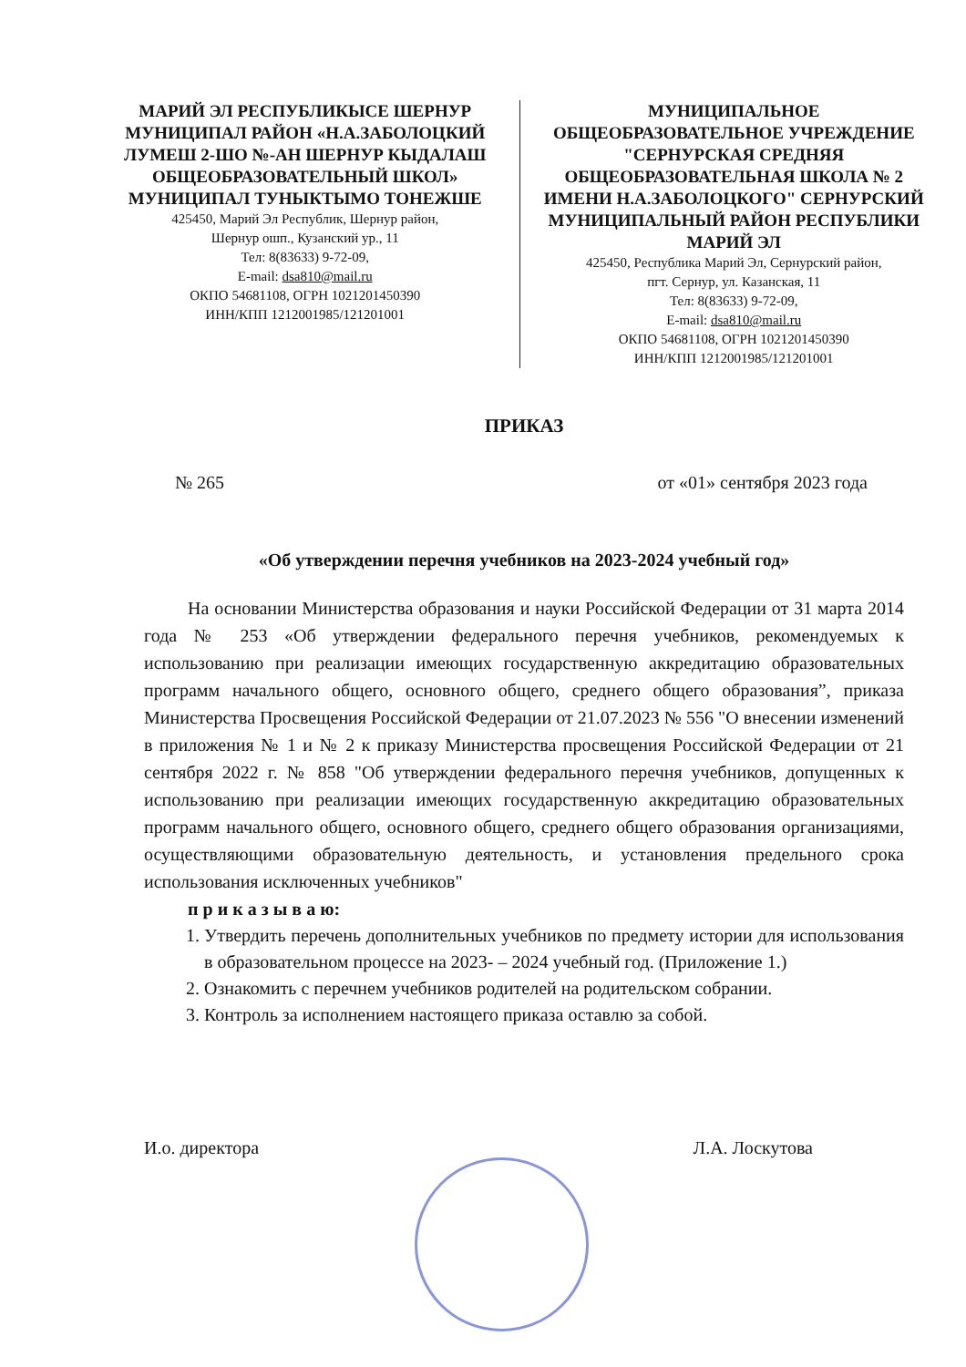МАРИЙ ЭЛ РЕСПУБЛИКЫСЕ ШЕРНУР МУНИЦИПАЛ РАЙОН «Н.А.ЗАБОЛОЦКИЙ ЛУМЕШ 2-ШО №-АН ШЕРНУР КЫДАЛАШ ОБЩЕОБРАЗОВАТЕЛЬНЫЙ ШКОЛ» МУНИЦИПАЛ ТУНЫКТЫМО ТОНЕЖШЕ
425450, Марий Эл Республик, Шернур район,
Шернур ошп., Кузанский ур., 11
Тел: 8(83633) 9-72-09,
E-mail: dsa810@mail.ru
ОКПО 54681108, ОГРН 1021201450390
ИНН/КПП 1212001985/121201001
МУНИЦИПАЛЬНОЕ ОБЩЕОБРАЗОВАТЕЛЬНОЕ УЧРЕЖДЕНИЕ "СЕРНУРСКАЯ СРЕДНЯЯ ОБЩЕОБРАЗОВАТЕЛЬНАЯ ШКОЛА № 2 ИМЕНИ Н.А.ЗАБОЛОЦКОГО" СЕРНУРСКИЙ МУНИЦИПАЛЬНЫЙ РАЙОН РЕСПУБЛИКИ МАРИЙ ЭЛ
425450, Республика Марий Эл, Сернурский район,
пгт. Сернур, ул. Казанская, 11
Тел: 8(83633) 9-72-09,
E-mail: dsa810@mail.ru
ОКПО 54681108, ОГРН 1021201450390
ИНН/КПП 1212001985/121201001
ПРИКАЗ
№ 265 от «01» сентября 2023 года
«Об утверждении перечня учебников на 2023-2024 учебный год»
На основании Министерства образования и науки Российской Федерации от 31 марта 2014 года № 253 «Об утверждении федерального перечня учебников, рекомендуемых к использованию при реализации имеющих государственную аккредитацию образовательных программ начального общего, основного общего, среднего общего образования”, приказа Министерства Просвещения Российской Федерации от 21.07.2023 № 556 "О внесении изменений в приложения № 1 и № 2 к приказу Министерства просвещения Российской Федерации от 21 сентября 2022 г. № 858 "Об утверждении федерального перечня учебников, допущенных к использованию при реализации имеющих государственную аккредитацию образовательных программ начального общего, основного общего, среднего общего образования организациями, осуществляющими образовательную деятельность, и установления предельного срока использования исключенных учебников"
п р и к а з ы в а ю:
1. Утвердить перечень дополнительных учебников по предмету истории для использования в образовательном процессе на 2023- – 2024 учебный год. (Приложение 1.)
2. Ознакомить с перечнем учебников родителей на родительском собрании.
3. Контроль за исполнением настоящего приказа оставлю за собой.
И.о. директора Л.А. Лоскутова